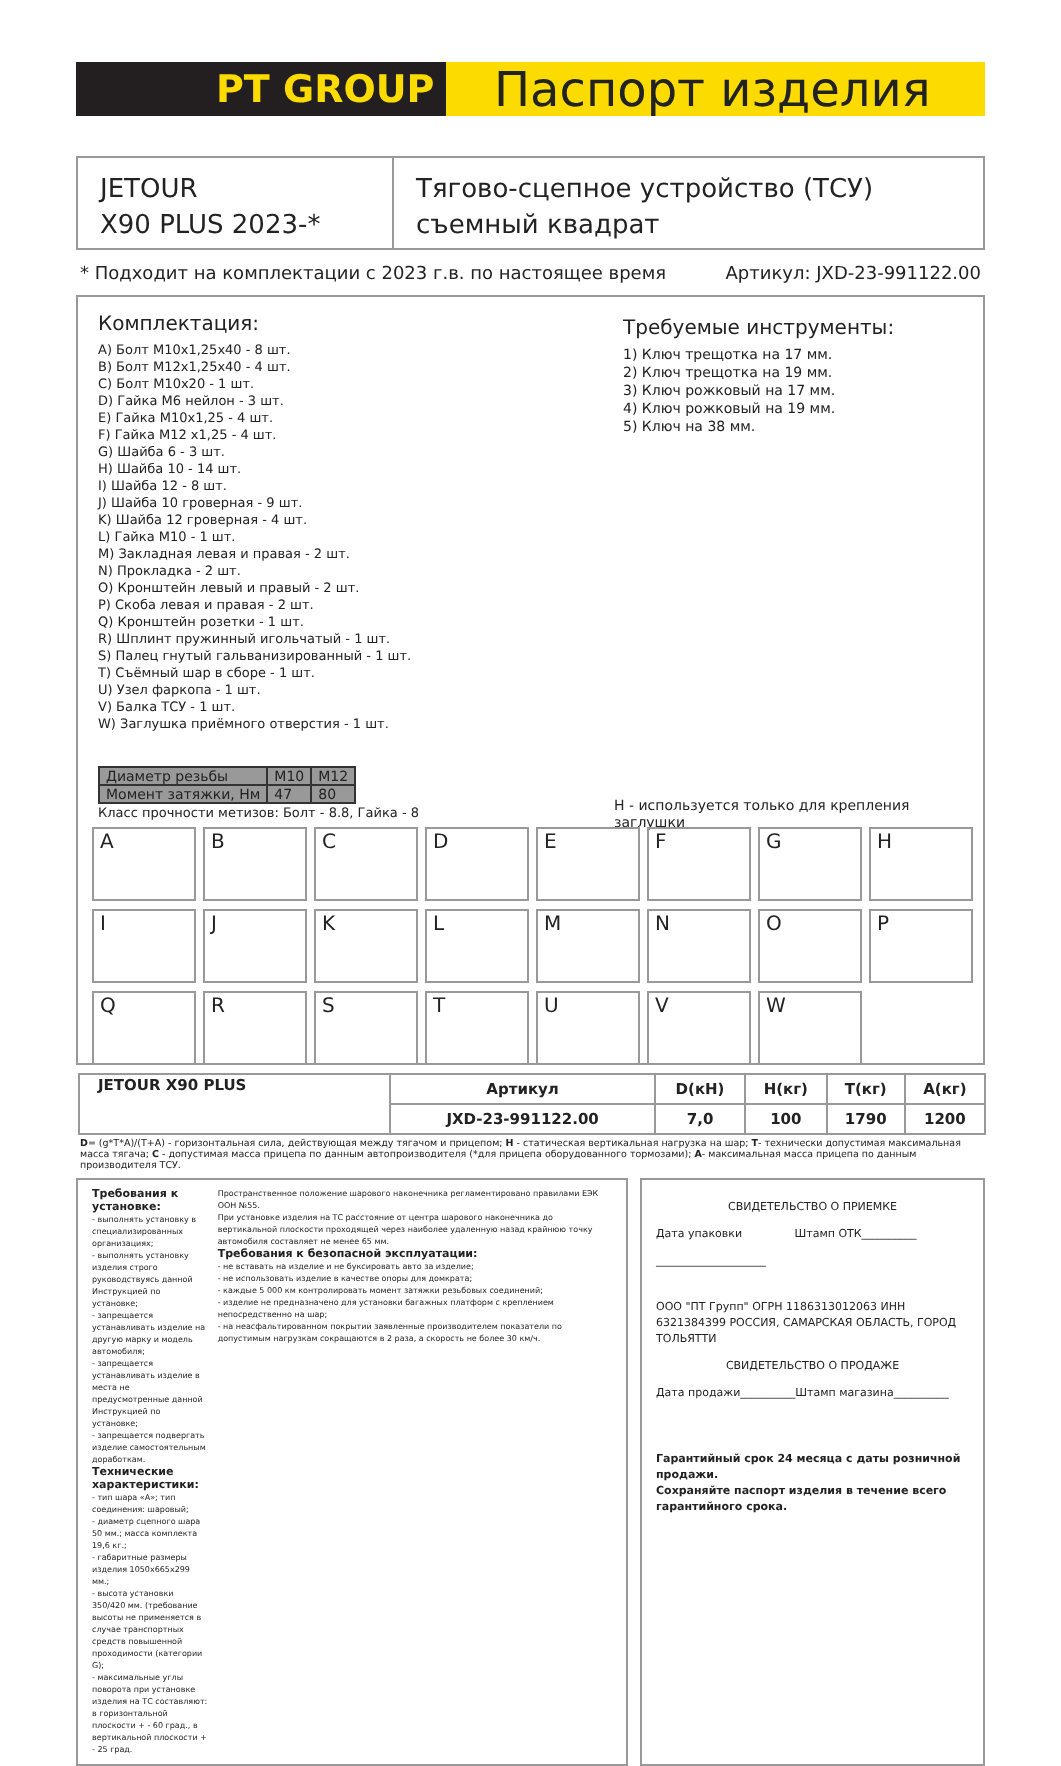PT GROUP
Паспорт изделия
JETOUR
X90 PLUS 2023-*
Тягово-сцепное устройство (ТСУ)
съемный квадрат
* Подходит на комплектации с 2023 г.в. по настоящее время Артикул: JXD-23-991122.00
Комплектация:
A) Болт М10х1,25х40 - 8 шт.
B) Болт М12х1,25х40 - 4 шт.
C) Болт М10х20 - 1 шт.
D) Гайка М6 нейлон - 3 шт.
E) Гайка М10х1,25 - 4 шт.
F) Гайка М12 х1,25 - 4 шт.
G) Шайба 6 - 3 шт.
H) Шайба 10 - 14 шт.
I) Шайба 12 - 8 шт.
J) Шайба 10 гроверная - 9 шт.
K) Шайба 12 гроверная - 4 шт.
L) Гайка М10 - 1 шт.
M) Закладная левая и правая - 2 шт.
N) Прокладка - 2 шт.
O) Кронштейн левый и правый - 2 шт.
P) Скоба левая и правая - 2 шт.
Q) Кронштейн розетки - 1 шт.
R) Шплинт пружинный игольчатый - 1 шт.
S) Палец гнутый гальванизированный - 1 шт.
T) Съёмный шар в сборе - 1 шт.
U) Узел фаркопа - 1 шт.
V) Балка ТСУ - 1 шт.
W) Заглушка приёмного отверстия - 1 шт.
Требуемые инструменты:
1) Ключ трещотка на 17 мм.
2) Ключ трещотка на 19 мм.
3) Ключ рожковый на 17 мм.
4) Ключ рожковый на 19 мм.
5) Ключ на 38 мм.
| Диаметр резьбы | M10 | M12 |
| Момент затяжки, Нм | 47 | 80 |
Класс прочности метизов: Болт - 8.8, Гайка - 8
H - используется только для крепления заглушки
A
B
C
D
E
F
G
H
I
J
K
L
M
N
O
P
Q
R
S
T
U
V
W
| JETOUR X90 PLUS | Артикул | D(кН) | Н(кг) | Т(кг) | А(кг) |
| --- | --- | --- | --- | --- | --- |
| | JXD-23-991122.00 | 7,0 | 100 | 1790 | 1200 |
D= (g*T*A)/(T+A) - горизонтальная сила, действующая между тягачом и прицепом; H - статическая вертикальная нагрузка на шар; T- технически допустимая максимальная масса тягача; C - допустимая масса прицепа по данным автопроизводителя (*для прицепа оборудованного тормозами); A- максимальная масса прицепа по данным производителя ТСУ.
Требования к установке:
- выполнять установку в специализированных организациях;
- выполнять установку изделия строго руководствуясь данной Инструкцией по установке;
- запрещается устанавливать изделие на другую марку и модель автомобиля;
- запрещается устанавливать изделие в места не предусмотренные данной Инструкцией по установке;
- запрещается подвергать изделие самостоятельным доработкам.
Технические характеристики:
- тип шара «А»; тип соединения: шаровый;
- диаметр сцепного шара 50 мм.; масса комплекта 19,6 кг.;
- габаритные размеры изделия 1050х665х299 мм.;
- высота установки 350/420 мм. (требование высоты не применяется в случае транспортных средств повышенной проходимости (категории G);
- максимальные углы поворота при установке изделия на ТС составляют: в горизонтальной плоскости + - 60 град., в вертикальной плоскости + - 25 град.
Пространственное положение шарового наконечника регламентировано правилами ЕЭК ООН №55.
При установке изделия на ТС расстояние от центра шарового наконечника до вертикальной плоскости проходящей через наиболее удаленную назад крайнюю точку автомобиля составляет не менее 65 мм.
Требования к безопасной эксплуатации:
- не вставать на изделие и не буксировать авто за изделие;
- не использовать изделие в качестве опоры для домкрата;
- каждые 5 000 км контролировать момент затяжки резьбовых соединений;
- изделие не предназначено для установки багажных платформ с креплением непосредственно на шар;
- на неасфальтированном покрытии заявленные производителем показатели по допустимым нагрузкам сокращаются в 2 раза, а скорость не более 30 км/ч.
СВИДЕТЕЛЬСТВО О ПРИЕМКЕ
Дата упаковки Штамп ОТК__________
____________________
ООО "ПТ Групп" ОГРН 1186313012063 ИНН 6321384399 РОССИЯ, САМАРСКАЯ ОБЛАСТЬ, ГОРОД ТОЛЬЯТТИ
СВИДЕТЕЛЬСТВО О ПРОДАЖЕ
Дата продажи__________Штамп магазина__________
Гарантийный срок 24 месяца с даты розничной продажи.
Сохраняйте паспорт изделия в течение всего гарантийного срока.